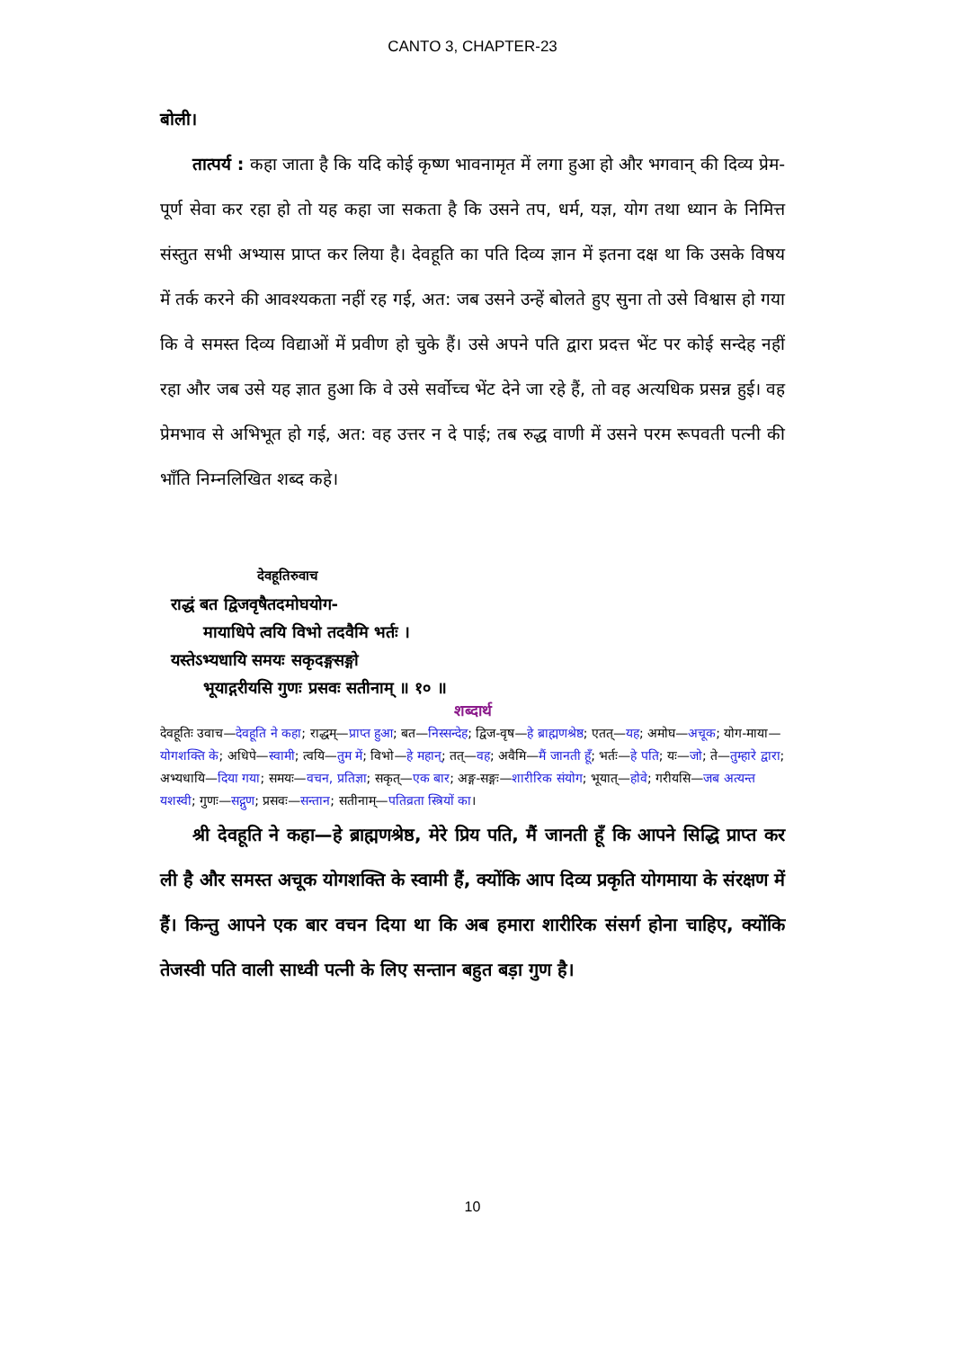CANTO 3, CHAPTER-23
बोली।
तात्पर्य : कहा जाता है कि यदि कोई कृष्ण भावनामृत में लगा हुआ हो और भगवान् की दिव्य प्रेम-पूर्ण सेवा कर रहा हो तो यह कहा जा सकता है कि उसने तप, धर्म, यज्ञ, योग तथा ध्यान के निमित्त संस्तुत सभी अभ्यास प्राप्त कर लिया है। देवहूति का पति दिव्य ज्ञान में इतना दक्ष था कि उसके विषय में तर्क करने की आवश्यकता नहीं रह गई, अत: जब उसने उन्हें बोलते हुए सुना तो उसे विश्वास हो गया कि वे समस्त दिव्य विद्याओं में प्रवीण हो चुके हैं। उसे अपने पति द्वारा प्रदत्त भेंट पर कोई सन्देह नहीं रहा और जब उसे यह ज्ञात हुआ कि वे उसे सर्वोच्च भेंट देने जा रहे हैं, तो वह अत्यधिक प्रसन्न हुई। वह प्रेमभाव से अभिभूत हो गई, अत: वह उत्तर न दे पाई; तब रुद्ध वाणी में उसने परम रूपवती पत्नी की भाँति निम्नलिखित शब्द कहे।
देवहूतिरुवाच
राद्धं बत द्विजवृषैतदमोघयोग-
मायाधिपे त्वयि विभो तदवैमि भर्तः ।
यस्तेऽभ्यधायि समयः सकृदङ्गसङ्गो
भूयाद्गरीयसि गुणः प्रसवः सतीनाम् ॥ १० ॥
शब्दार्थ
देवहूतिः उवाच—देवहूति ने कहा; राद्धम्—प्राप्त हुआ; बत—निस्सन्देह; द्विज-वृष—हे ब्राह्मणश्रेष्ठ; एतत्—यह; अमोघ—अचूक; योग-माया—योगशक्ति के; अधिपे—स्वामी; त्वयि—तुम में; विभो—हे महान्; तत्—वह; अवैमि—मैं जानती हूँ; भर्तः—हे पति; यः—जो; ते—तुम्हारे द्वारा; अभ्यधायि—दिया गया; समयः—वचन, प्रतिज्ञा; सकृत्—एक बार; अङ्ग-सङ्गः—शारीरिक संयोग; भूयात्—होवे; गरीयसि—जब अत्यन्त यशस्वी; गुणः—सद्गुण; प्रसवः—सन्तान; सतीनाम्—पतिव्रता स्त्रियों का।
श्री देवहूति ने कहा—हे ब्राह्मणश्रेष्ठ, मेरे प्रिय पति, मैं जानती हूँ कि आपने सिद्धि प्राप्त कर ली है और समस्त अचूक योगशक्ति के स्वामी हैं, क्योंकि आप दिव्य प्रकृति योगमाया के संरक्षण में हैं। किन्तु आपने एक बार वचन दिया था कि अब हमारा शारीरिक संसर्ग होना चाहिए, क्योंकि तेजस्वी पति वाली साध्वी पत्नी के लिए सन्तान बहुत बड़ा गुण है।
10